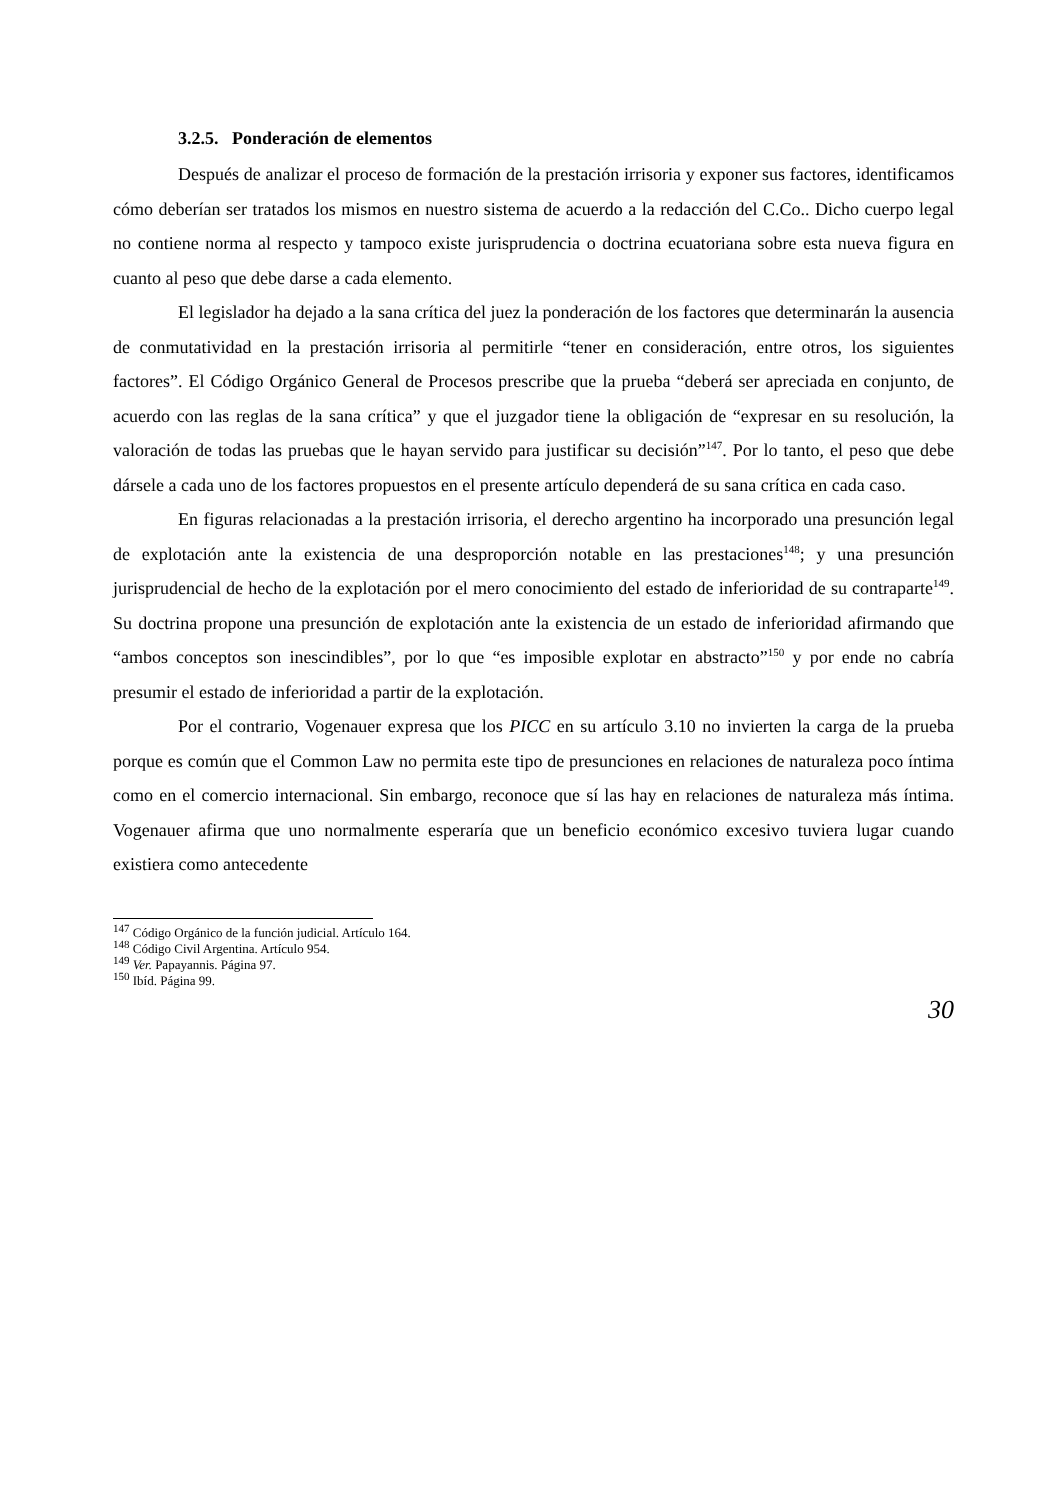3.2.5. Ponderación de elementos
Después de analizar el proceso de formación de la prestación irrisoria y exponer sus factores, identificamos cómo deberían ser tratados los mismos en nuestro sistema de acuerdo a la redacción del C.Co.. Dicho cuerpo legal no contiene norma al respecto y tampoco existe jurisprudencia o doctrina ecuatoriana sobre esta nueva figura en cuanto al peso que debe darse a cada elemento.
El legislador ha dejado a la sana crítica del juez la ponderación de los factores que determinarán la ausencia de conmutatividad en la prestación irrisoria al permitirle “tener en consideración, entre otros, los siguientes factores”. El Código Orgánico General de Procesos prescribe que la prueba “deberá ser apreciada en conjunto, de acuerdo con las reglas de la sana crítica” y que el juzgador tiene la obligación de “expresar en su resolución, la valoración de todas las pruebas que le hayan servido para justificar su decisión”<sup>147</sup>. Por lo tanto, el peso que debe dársele a cada uno de los factores propuestos en el presente artículo dependerá de su sana crítica en cada caso.
En figuras relacionadas a la prestación irrisoria, el derecho argentino ha incorporado una presunción legal de explotación ante la existencia de una desproporción notable en las prestaciones<sup>148</sup>; y una presunción jurisprudencial de hecho de la explotación por el mero conocimiento del estado de inferioridad de su contraparte<sup>149</sup>. Su doctrina propone una presunción de explotación ante la existencia de un estado de inferioridad afirmando que “ambos conceptos son inescindibles”, por lo que “es imposible explotar en abstracto”<sup>150</sup> y por ende no cabría presumir el estado de inferioridad a partir de la explotación.
Por el contrario, Vogenauer expresa que los PICC en su artículo 3.10 no invierten la carga de la prueba porque es común que el Common Law no permita este tipo de presunciones en relaciones de naturaleza poco íntima como en el comercio internacional. Sin embargo, reconoce que sí las hay en relaciones de naturaleza más íntima. Vogenauer afirma que uno normalmente esperaría que un beneficio económico excesivo tuviera lugar cuando existiera como antecedente
<sup>147</sup> Código Orgánico de la función judicial. Artículo 164.
<sup>148</sup> Código Civil Argentina. Artículo 954.
<sup>149</sup> Ver. Papayannis. Página 97.
<sup>150</sup> Ibíd. Página 99.
30